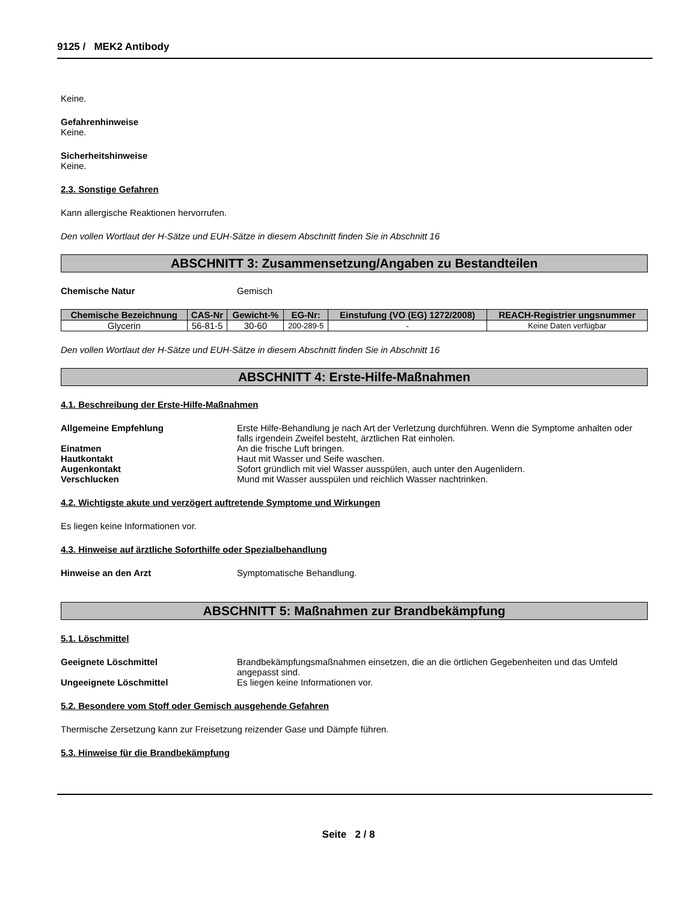9125 / MEK2 Antibody
Keine.
Gefahrenhinweise
Keine.
Sicherheitshinweise
Keine.
2.3. Sonstige Gefahren
Kann allergische Reaktionen hervorrufen.
Den vollen Wortlaut der H-Sätze und EUH-Sätze in diesem Abschnitt finden Sie in Abschnitt 16
ABSCHNITT 3: Zusammensetzung/Angaben zu Bestandteilen
Chemische Natur Gemisch
| Chemische Bezeichnung | CAS-Nr | Gewicht-% | EG-Nr: | Einstufung (VO (EG) 1272/2008) | REACH-Registrier ungsnummer |
| --- | --- | --- | --- | --- | --- |
| Glycerin | 56-81-5 | 30-60 | 200-289-5 | - | Keine Daten verfügbar |
Den vollen Wortlaut der H-Sätze und EUH-Sätze in diesem Abschnitt finden Sie in Abschnitt 16
ABSCHNITT 4: Erste-Hilfe-Maßnahmen
4.1. Beschreibung der Erste-Hilfe-Maßnahmen
Allgemeine Empfehlung Erste Hilfe-Behandlung je nach Art der Verletzung durchführen. Wenn die Symptome anhalten oder falls irgendein Zweifel besteht, ärztlichen Rat einholen.
Einatmen An die frische Luft bringen.
Hautkontakt Haut mit Wasser und Seife waschen.
Augenkontakt Sofort gründlich mit viel Wasser ausspülen, auch unter den Augenlidern.
Verschlucken Mund mit Wasser ausspülen und reichlich Wasser nachtrinken.
4.2. Wichtigste akute und verzögert auftretende Symptome und Wirkungen
Es liegen keine Informationen vor.
4.3. Hinweise auf ärztliche Soforthilfe oder Spezialbehandlung
Hinweise an den Arzt Symptomatische Behandlung.
ABSCHNITT 5: Maßnahmen zur Brandbekämpfung
5.1. Löschmittel
Geeignete Löschmittel Brandbekämpfungsmaßnahmen einsetzen, die an die örtlichen Gegebenheiten und das Umfeld angepasst sind.
Ungeeignete Löschmittel Es liegen keine Informationen vor.
5.2. Besondere vom Stoff oder Gemisch ausgehende Gefahren
Thermische Zersetzung kann zur Freisetzung reizender Gase und Dämpfe führen.
5.3. Hinweise für die Brandbekämpfung
Seite 2 / 8